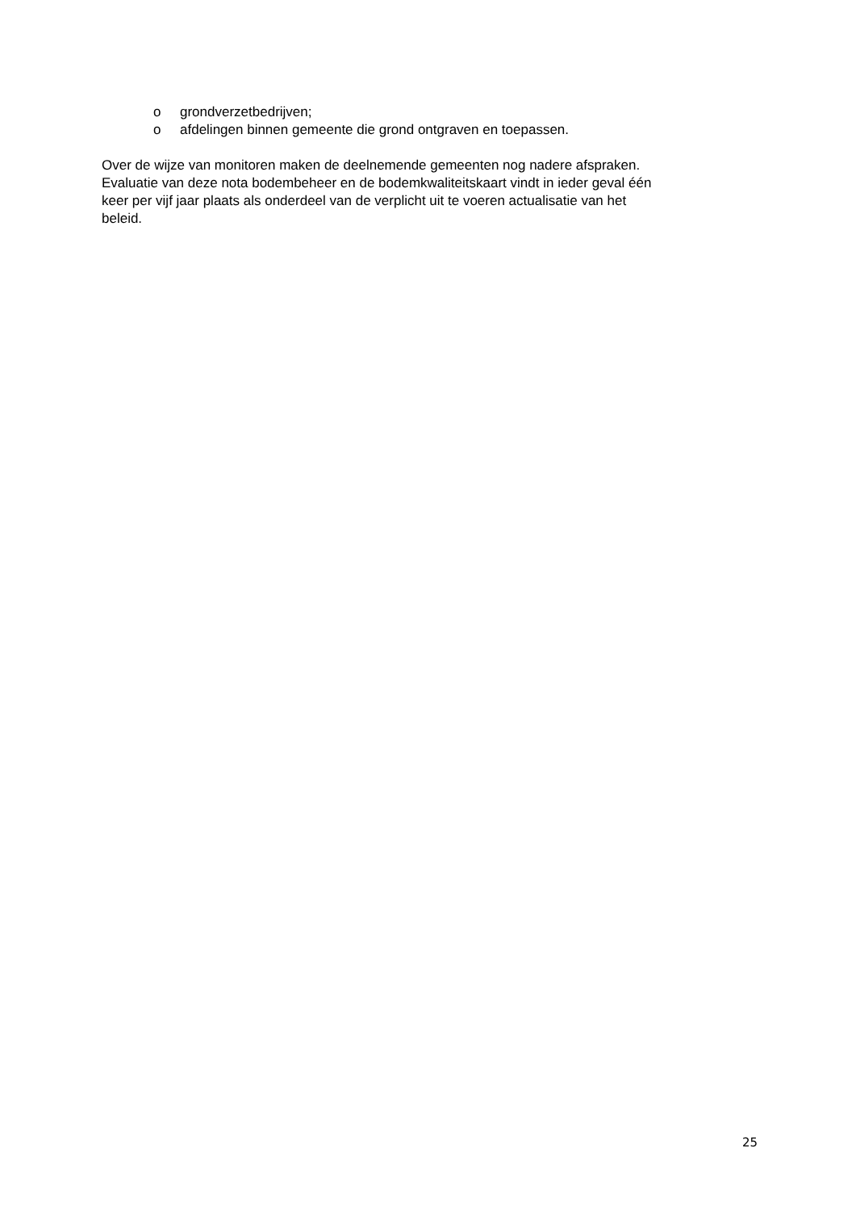o grondverzetbedrijven;
o afdelingen binnen gemeente die grond ontgraven en toepassen.
Over de wijze van monitoren maken de deelnemende gemeenten nog nadere afspraken.
Evaluatie van deze nota bodembeheer en de bodemkwaliteitskaart vindt in ieder geval één
keer per vijf jaar plaats als onderdeel van de verplicht uit te voeren actualisatie van het
beleid.
25